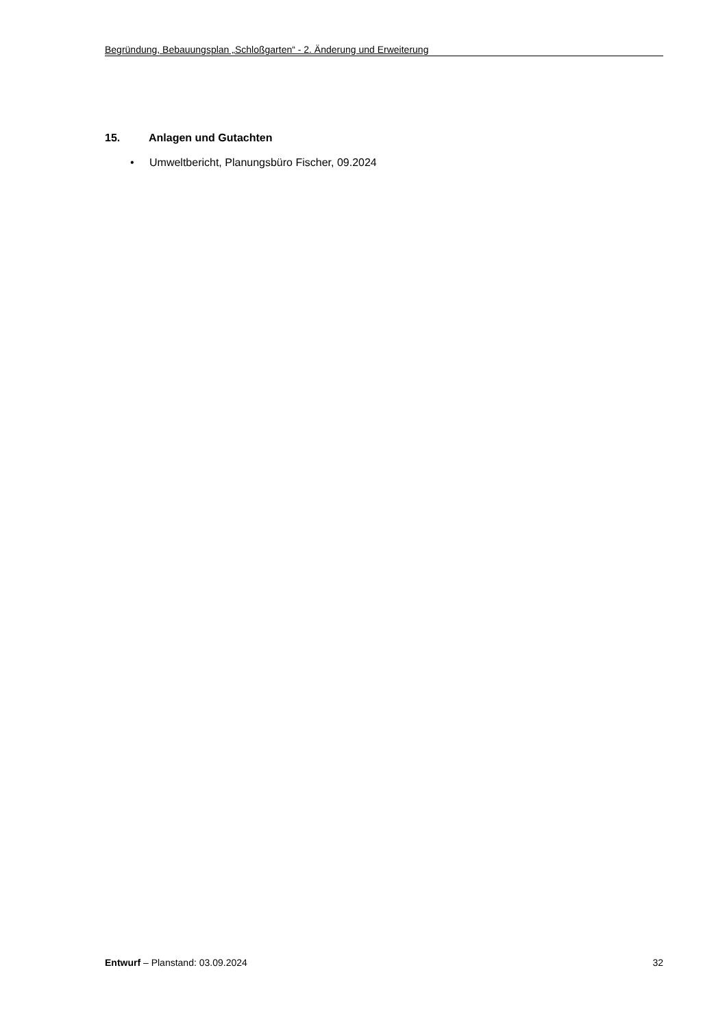Begründung, Bebauungsplan „Schloßgarten“ - 2. Änderung und Erweiterung
15. Anlagen und Gutachten
• Umweltbericht, Planungsbüro Fischer, 09.2024
Entwurf – Planstand: 03.09.2024
32